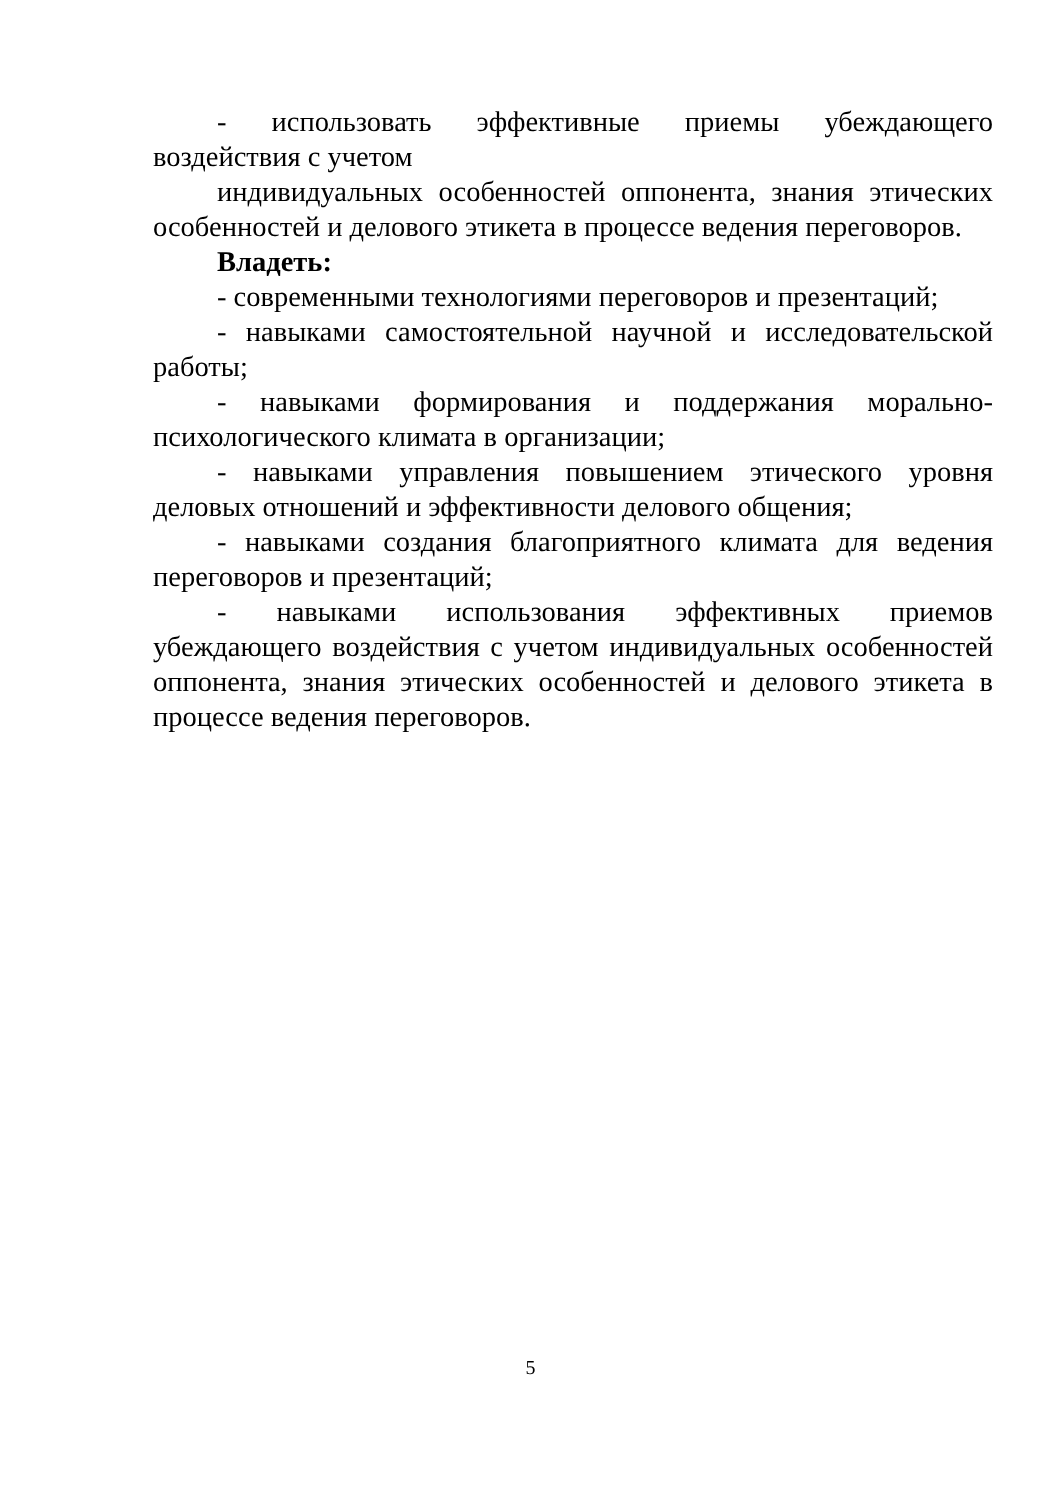- использовать эффективные приемы убеждающего
воздействия с учетом
индивидуальных особенностей оппонента, знания этических особенностей и делового этикета в процессе ведения переговоров.
Владеть:
- современными технологиями переговоров и презентаций;
- навыками самостоятельной научной и исследовательской работы;
- навыками формирования и поддержания морально-психологического климата в организации;
- навыками управления повышением этического уровня деловых отношений и эффективности делового общения;
- навыками создания благоприятного климата для ведения переговоров и презентаций;
- навыками использования эффективных приемов убеждающего воздействия с учетом индивидуальных особенностей оппонента, знания этических особенностей и делового этикета в процессе ведения переговоров.
5